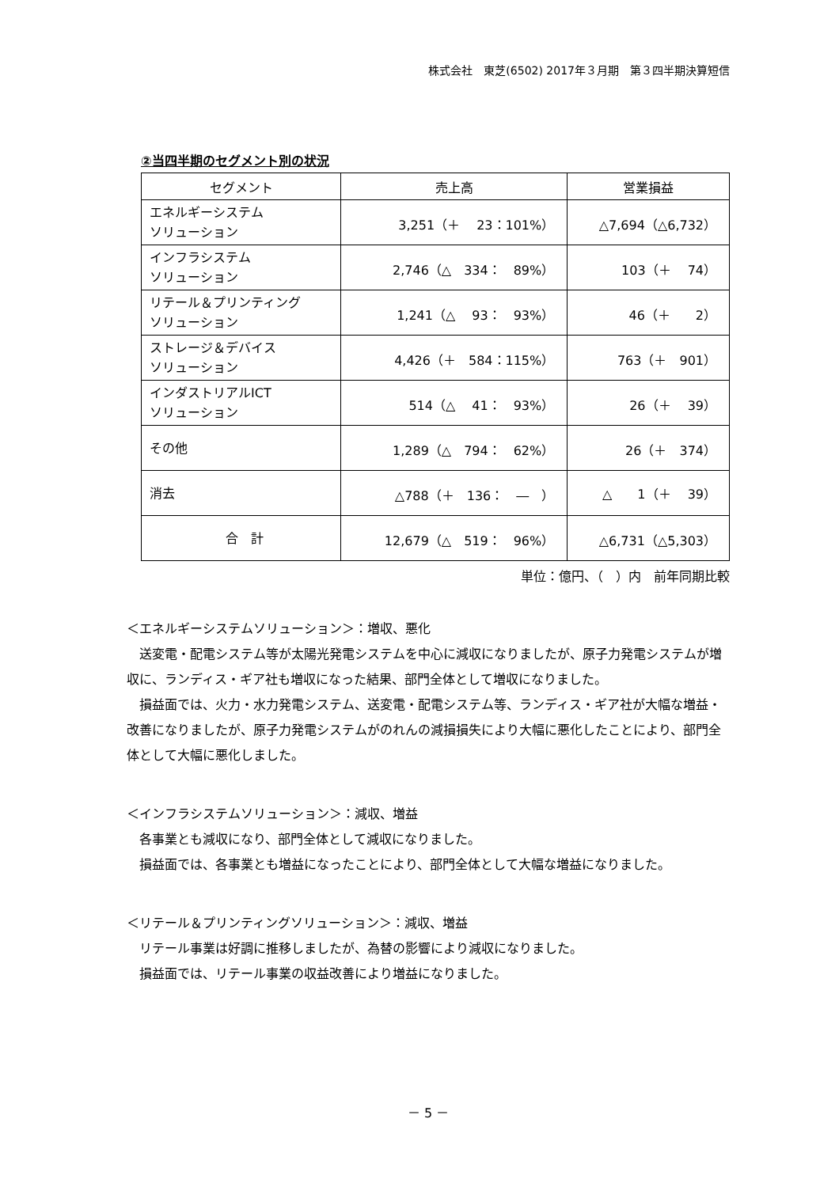株式会社　東芝(6502) 2017年３月期　第３四半期決算短信
②当四半期のセグメント別の状況
| セグメント | 売上高 | 営業損益 |
| --- | --- | --- |
| エネルギーシステム ソリューション | 3,251（＋ 23：101%） | △7,694（△6,732） |
| インフラシステム ソリューション | 2,746（△ 334： 89%） | 103（＋ 74） |
| リテール＆プリンティング ソリューション | 1,241（△ 93： 93%） | 46（＋ 2） |
| ストレージ＆デバイス ソリューション | 4,426（＋ 584：115%） | 763（＋ 901） |
| インダストリアルICT ソリューション | 514（△ 41： 93%） | 26（＋ 39） |
| その他 | 1,289（△ 794： 62%） | 26（＋ 374） |
| 消去 | △788（＋ 136： ― ） | △ 1（＋ 39） |
| 合 計 | 12,679（△ 519： 96%） | △6,731（△5,303） |
単位：億円、（　）内　前年同期比較
＜エネルギーシステムソリューション＞：増収、悪化
　送変電・配電システム等が太陽光発電システムを中心に減収になりましたが、原子力発電システムが増収に、ランディス・ギア社も増収になった結果、部門全体として増収になりました。
　損益面では、火力・水力発電システム、送変電・配電システム等、ランディス・ギア社が大幅な増益・改善になりましたが、原子力発電システムがのれんの減損損失により大幅に悪化したことにより、部門全体として大幅に悪化しました。
＜インフラシステムソリューション＞：減収、増益
　各事業とも減収になり、部門全体として減収になりました。
　損益面では、各事業とも増益になったことにより、部門全体として大幅な増益になりました。
＜リテール＆プリンティングソリューション＞：減収、増益
　リテール事業は好調に推移しましたが、為替の影響により減収になりました。
　損益面では、リテール事業の収益改善により増益になりました。
－ 5 －